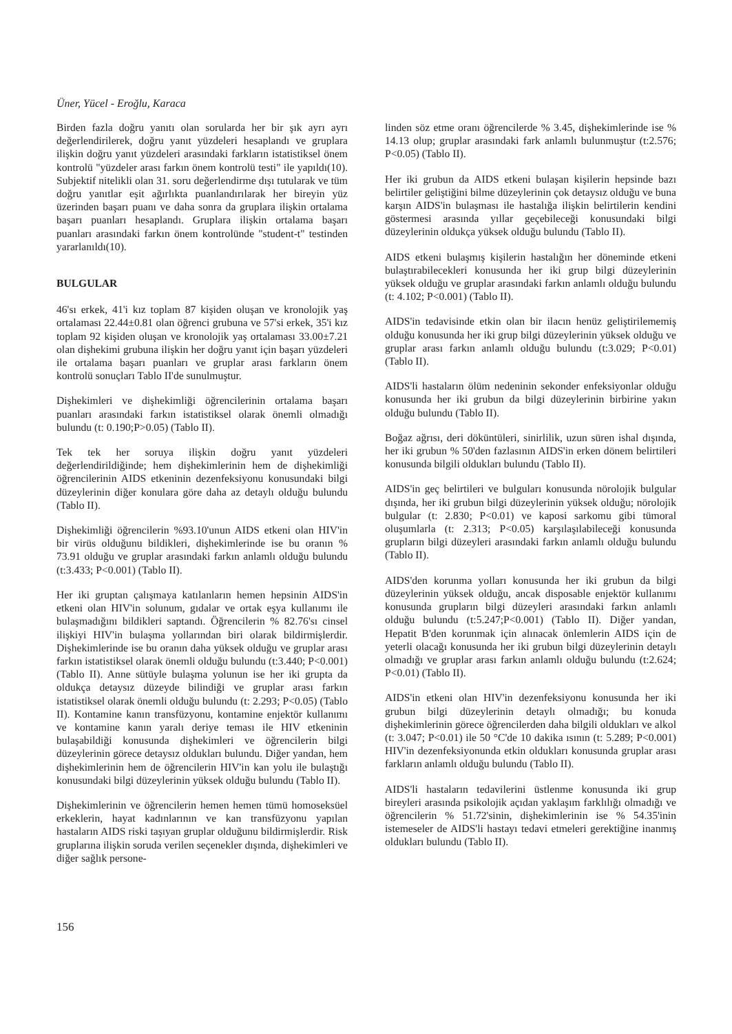Üner, Yücel - Eroğlu, Karaca
Birden fazla doğru yanıtı olan sorularda her bir şık ayrı ayrı değerlendirilerek, doğru yanıt yüzdeleri hesaplandı ve gruplara ilişkin doğru yanıt yüzdeleri arasındaki farkların istatistiksel önem kontrolü "yüzdeler arası farkın önem kontrolü testi" ile yapıldı(10). Subjektif nitelikli olan 31. soru değerlendirme dışı tutularak ve tüm doğru yanıtlar eşit ağırlıkta puanlandırılarak her bireyin yüz üzerinden başarı puanı ve daha sonra da gruplara ilişkin ortalama başarı puanları hesaplandı. Gruplara ilişkin ortalama başarı puanları arasındaki farkın önem kontrolünde "student-t" testinden yararlanıldı(10).
BULGULAR
46'sı erkek, 41'i kız toplam 87 kişiden oluşan ve kronolojik yaş ortalaması 22.44±0.81 olan öğrenci grubuna ve 57'si erkek, 35'i kız toplam 92 kişiden oluşan ve kronolojik yaş ortalaması 33.00±7.21 olan dişhekimi grubuna ilişkin her doğru yanıt için başarı yüzdeleri ile ortalama başarı puanları ve gruplar arası farkların önem kontrolü sonuçları Tablo II'de sunulmuştur.
Dişhekimleri ve dişhekimliği öğrencilerinin ortalama başarı puanları arasındaki farkın istatistiksel olarak önemli olmadığı bulundu (t: 0.190;P>0.05) (Tablo II).
Tek tek her soruya ilişkin doğru yanıt yüzdeleri değerlendirildiğinde; hem dişhekimlerinin hem de dişhekimliği öğrencilerinin AIDS etkeninin dezenfeksiyonu konusundaki bilgi düzeylerinin diğer konulara göre daha az detaylı olduğu bulundu (Tablo II).
Dişhekimliği öğrencilerin %93.10'unun AIDS etkeni olan HIV'in bir virüs olduğunu bildikleri, dişhekimlerinde ise bu oranın % 73.91 olduğu ve gruplar arasındaki farkın anlamlı olduğu bulundu (t:3.433; P<0.001) (Tablo II).
Her iki gruptan çalışmaya katılanların hemen hepsinin AIDS'in etkeni olan HIV'in solunum, gıdalar ve ortak eşya kullanımı ile bulaşmadığını bildikleri saptandı. Öğrencilerin % 82.76'sı cinsel ilişkiyi HIV'in bulaşma yollarından biri olarak bildirmişlerdir. Dişhekimlerinde ise bu oranın daha yüksek olduğu ve gruplar arası farkın istatistiksel olarak önemli olduğu bulundu (t:3.440; P<0.001) (Tablo II). Anne sütüyle bulaşma yolunun ise her iki grupta da oldukça detaysız düzeyde bilindiği ve gruplar arası farkın istatistiksel olarak önemli olduğu bulundu (t: 2.293; P<0.05) (Tablo II). Kontamine kanın transfüzyonu, kontamine enjektör kullanımı ve kontamine kanın yaralı deriye teması ile HIV etkeninin bulaşabildiği konusunda dişhekimleri ve öğrencilerin bilgi düzeylerinin görece detaysız oldukları bulundu. Diğer yandan, hem dişhekimlerinin hem de öğrencilerin HIV'in kan yolu ile bulaştığı konusundaki bilgi düzeylerinin yüksek olduğu bulundu (Tablo II).
Dişhekimlerinin ve öğrencilerin hemen hemen tümü homoseksüel erkeklerin, hayat kadınlarının ve kan transfüzyonu yapılan hastaların AIDS riski taşıyan gruplar olduğunu bildirmişlerdir. Risk gruplarına ilişkin soruda verilen seçenekler dışında, dişhekimleri ve diğer sağlık persone-
linden söz etme oranı öğrencilerde % 3.45, dişhekimlerinde ise % 14.13 olup; gruplar arasındaki fark anlamlı bulunmuştur (t:2.576; P<0.05) (Tablo II).
Her iki grubun da AIDS etkeni bulaşan kişilerin hepsinde bazı belirtiler geliştiğini bilme düzeylerinin çok detaysız olduğu ve buna karşın AIDS'in bulaşması ile hastalığa ilişkin belirtilerin kendini göstermesi arasında yıllar geçebileceği konusundaki bilgi düzeylerinin oldukça yüksek olduğu bulundu (Tablo II).
AIDS etkeni bulaşmış kişilerin hastalığın her döneminde etkeni bulaştırabilecekleri konusunda her iki grup bilgi düzeylerinin yüksek olduğu ve gruplar arasındaki farkın anlamlı olduğu bulundu (t: 4.102; P<0.001) (Tablo II).
AIDS'in tedavisinde etkin olan bir ilacın henüz geliştirilememiş olduğu konusunda her iki grup bilgi düzeylerinin yüksek olduğu ve gruplar arası farkın anlamlı olduğu bulundu (t:3.029; P<0.01) (Tablo II).
AIDS'li hastaların ölüm nedeninin sekonder enfeksiyonlar olduğu konusunda her iki grubun da bilgi düzeylerinin birbirine yakın olduğu bulundu (Tablo II).
Boğaz ağrısı, deri döküntüleri, sinirlilik, uzun süren ishal dışında, her iki grubun % 50'den fazlasının AIDS'in erken dönem belirtileri konusunda bilgili oldukları bulundu (Tablo II).
AIDS'in geç belirtileri ve bulguları konusunda nörolojik bulgular dışında, her iki grubun bilgi düzeylerinin yüksek olduğu; nörolojik bulgular (t: 2.830; P<0.01) ve kaposi sarkomu gibi tümoral oluşumlarla (t: 2.313; P<0.05) karşılaşılabileceği konusunda grupların bilgi düzeyleri arasındaki farkın anlamlı olduğu bulundu (Tablo II).
AIDS'den korunma yolları konusunda her iki grubun da bilgi düzeylerinin yüksek olduğu, ancak disposable enjektör kullanımı konusunda grupların bilgi düzeyleri arasındaki farkın anlamlı olduğu bulundu (t:5.247;P<0.001) (Tablo II). Diğer yandan, Hepatit B'den korunmak için alınacak önlemlerin AIDS için de yeterli olacağı konusunda her iki grubun bilgi düzeylerinin detaylı olmadığı ve gruplar arası farkın anlamlı olduğu bulundu (t:2.624; P<0.01) (Tablo II).
AIDS'in etkeni olan HIV'in dezenfeksiyonu konusunda her iki grubun bilgi düzeylerinin detaylı olmadığı; bu konuda dişhekimlerinin görece öğrencilerden daha bilgili oldukları ve alkol (t: 3.047; P<0.01) ile 50 °C'de 10 dakika ısının (t: 5.289; P<0.001) HIV'in dezenfeksiyonunda etkin oldukları konusunda gruplar arası farkların anlamlı olduğu bulundu (Tablo II).
AIDS'li hastaların tedavilerini üstlenme konusunda iki grup bireyleri arasında psikolojik açıdan yaklaşım farklılığı olmadığı ve öğrencilerin % 51.72'sinin, dişhekimlerinin ise % 54.35'inin istemeseler de AIDS'li hastayı tedavi etmeleri gerektiğine inanmış oldukları bulundu (Tablo II).
156